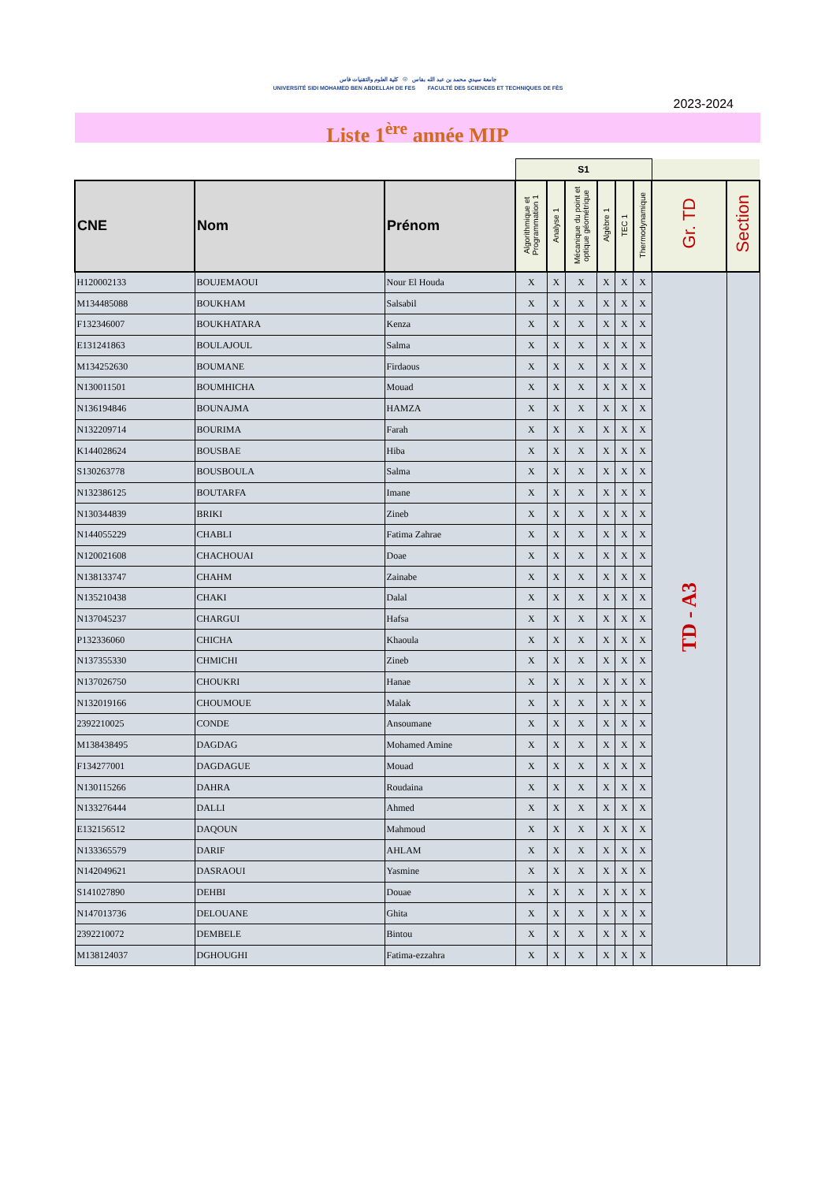جامعة سيدي محمد بن عبد الله بفاس ☉ كلية العلوم والتقنيات فاس
UNIVERSITÉ SIDI MOHAMED BEN ABDELLAH DE FES FACULTÉ DES SCIENCES ET TECHNIQUES DE FÈS
2023-2024
Liste 1<sup>ère</sup> année MIP
| | | | S1 | | | | | | | |
| --- | --- | --- | --- | --- | --- | --- | --- | --- | --- | --- |
| CNE | Nom | Prénom | Algorithmique et Programmation 1 | Analyse 1 | Mécanique du point et optique géométrique | Algèbre 1 | TEC 1 | Thermodynamique | Gr. TD | Section |
| H120002133 | BOUJEMAOUI | Nour El Houda | X | X | X | X | X | X | TD - A3 | |
| M134485088 | BOUKHAM | Salsabil | X | X | X | X | X | X | | |
| F132346007 | BOUKHATARA | Kenza | X | X | X | X | X | X | | |
| E131241863 | BOULAJOUL | Salma | X | X | X | X | X | X | | |
| M134252630 | BOUMANE | Firdaous | X | X | X | X | X | X | | |
| N130011501 | BOUMHICHA | Mouad | X | X | X | X | X | X | | |
| N136194846 | BOUNAJMA | HAMZA | X | X | X | X | X | X | | |
| N132209714 | BOURIMA | Farah | X | X | X | X | X | X | | |
| K144028624 | BOUSBAE | Hiba | X | X | X | X | X | X | | |
| S130263778 | BOUSBOULA | Salma | X | X | X | X | X | X | | |
| N132386125 | BOUTARFA | Imane | X | X | X | X | X | X | | |
| N130344839 | BRIKI | Zineb | X | X | X | X | X | X | | |
| N144055229 | CHABLI | Fatima Zahrae | X | X | X | X | X | X | | |
| N120021608 | CHACHOUAI | Doae | X | X | X | X | X | X | | |
| N138133747 | CHAHM | Zainabe | X | X | X | X | X | X | | |
| N135210438 | CHAKI | Dalal | X | X | X | X | X | X | | |
| N137045237 | CHARGUI | Hafsa | X | X | X | X | X | X | | |
| P132336060 | CHICHA | Khaoula | X | X | X | X | X | X | | |
| N137355330 | CHMICHI | Zineb | X | X | X | X | X | X | | |
| N137026750 | CHOUKRI | Hanae | X | X | X | X | X | X | | |
| N132019166 | CHOUMOUE | Malak | X | X | X | X | X | X | | |
| 2392210025 | CONDE | Ansoumane | X | X | X | X | X | X | | |
| M138438495 | DAGDAG | Mohamed Amine | X | X | X | X | X | X | | |
| F134277001 | DAGDAGUE | Mouad | X | X | X | X | X | X | | |
| N130115266 | DAHRA | Roudaina | X | X | X | X | X | X | | |
| N133276444 | DALLI | Ahmed | X | X | X | X | X | X | | |
| E132156512 | DAQOUN | Mahmoud | X | X | X | X | X | X | | |
| N133365579 | DARIF | AHLAM | X | X | X | X | X | X | | |
| N142049621 | DASRAOUI | Yasmine | X | X | X | X | X | X | | |
| S141027890 | DEHBI | Douae | X | X | X | X | X | X | | |
| N147013736 | DELOUANE | Ghita | X | X | X | X | X | X | | |
| 2392210072 | DEMBELE | Bintou | X | X | X | X | X | X | | |
| M138124037 | DGHOUGHI | Fatima-ezzahra | X | X | X | X | X | X | | |